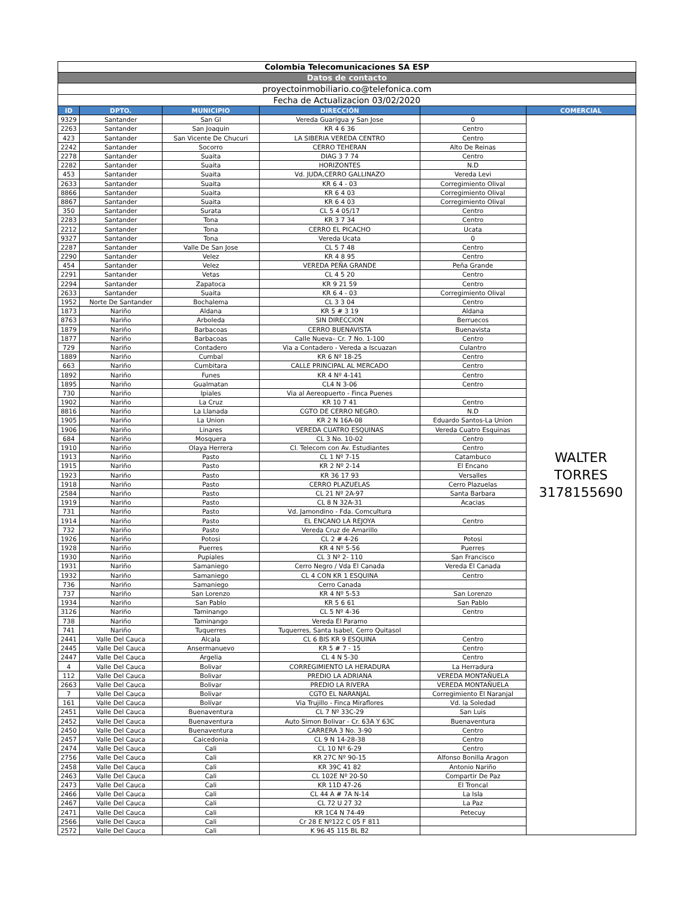| Colombia Telecomunicaciones SA ESP | | | | | |
| Datos de contacto | | | | | |
| proyectoinmobiliario.co@telefonica.com | | | | | |
| Fecha de Actualizacion 03/02/2020 | | | | | |
| ID | DPTO. | MUNICIPIO | DIRECCIÓN | | COMERCIAL |
| 9329 | Santander | San Gl | Vereda Guarigua y San Jose | 0 | WALTER TORRES 3178155690 |
| 2263 | Santander | San Joaquin | KR 4 6 36 | Centro | |
| 423 | Santander | San Vicente De Chucuri | LA SIBERIA VEREDA CENTRO | Centro | |
| 2242 | Santander | Socorro | CERRO TEHERAN | Alto De Reinas | |
| 2278 | Santander | Suaita | DIAG 3 7 74 | Centro | |
| 2282 | Santander | Suaita | HORIZONTES | N.D | |
| 453 | Santander | Suaita | Vd. JUDA,CERRO GALLINAZO | Vereda Levi | |
| 2633 | Santander | Suaita | KR 6 4 - 03 | Corregimiento Olival | |
| 8866 | Santander | Suaita | KR 6 4 03 | Corregimiento Olival | |
| 8867 | Santander | Suaita | KR 6 4 03 | Corregimiento Olival | |
| 350 | Santander | Surata | CL 5 4 05/17 | Centro | |
| 2283 | Santander | Tona | KR 3 7 34 | Centro | |
| 2212 | Santander | Tona | CERRO EL PICACHO | Ucata | |
| 9327 | Santander | Tona | Vereda Ucata | 0 | |
| 2287 | Santander | Valle De San Jose | CL 5 7 48 | Centro | |
| 2290 | Santander | Velez | KR 4 8 95 | Centro | |
| 454 | Santander | Velez | VEREDA PEÑA GRANDE | Peña Grande | |
| 2291 | Santander | Vetas | CL 4 5 20 | Centro | |
| 2294 | Santander | Zapatoca | KR 9 21 59 | Centro | |
| 2633 | Santander | Suaita | KR 6 4 - 03 | Corregimiento Olival | |
| 1952 | Norte De Santander | Bochalema | CL 3 3 04 | Centro | |
| 1873 | Nariño | Aldana | KR 5 # 3 19 | Aldana | |
| 8763 | Nariño | Arboleda | SIN DIRECCION | Berruecos | |
| 1879 | Nariño | Barbacoas | CERRO BUENAVISTA | Buenavista | |
| 1877 | Nariño | Barbacoas | Calle Nueva– Cr. 7 No. 1-100 | Centro | |
| 729 | Nariño | Contadero | Via a Contadero - Vereda a Iscuazan | Culantro | |
| 1889 | Nariño | Cumbal | KR 6 Nº 18-25 | Centro | |
| 663 | Nariño | Cumbitara | CALLE PRINCIPAL AL MERCADO | Centro | |
| 1892 | Nariño | Funes | KR 4 Nº 4-141 | Centro | |
| 1895 | Nariño | Gualmatan | CL4 N 3-06 | Centro | |
| 730 | Nariño | Ipiales | Via al Aereopuerto - Finca Puenes | | |
| 1902 | Nariño | La Cruz | KR 10 7 41 | Centro | |
| 8816 | Nariño | La Llanada | CGTO DE CERRO NEGRO. | N.D | |
| 1905 | Nariño | La Union | KR 2 N 16A-08 | Eduardo Santos-La Union | |
| 1906 | Nariño | Linares | VEREDA CUATRO ESQUINAS | Vereda Cuatro Esquinas | |
| 684 | Nariño | Mosquera | CL 3 No. 10-02 | Centro | |
| 1910 | Nariño | Olaya Herrera | Cl. Telecom con Av. Estudiantes | Centro | |
| 1913 | Nariño | Pasto | CL 1 Nº 7-15 | Catambuco | |
| 1915 | Nariño | Pasto | KR 2 Nº 2-14 | El Encano | |
| 1923 | Nariño | Pasto | KR 36 17 93 | Versalles | |
| 1918 | Nariño | Pasto | CERRO PLAZUELAS | Cerro Plazuelas | |
| 2584 | Nariño | Pasto | CL 21 Nº 2A-97 | Santa Barbara | |
| 1919 | Nariño | Pasto | CL 8 N 32A-31 | Acacias | |
| 731 | Nariño | Pasto | Vd. Jamondino - Fda. Comcultura | | |
| 1914 | Nariño | Pasto | EL ENCANO LA REJOYA | Centro | |
| 732 | Nariño | Pasto | Vereda Cruz de Amarillo | | |
| 1926 | Nariño | Potosi | CL 2 # 4-26 | Potosi | |
| 1928 | Nariño | Puerres | KR 4 Nº 5-56 | Puerres | |
| 1930 | Nariño | Pupiales | CL 3 Nº 2- 110 | San Francisco | |
| 1931 | Nariño | Samaniego | Cerro Negro / Vda El Canada | Vereda El Canada | |
| 1932 | Nariño | Samaniego | CL 4 CON KR 1 ESQUINA | Centro | |
| 736 | Nariño | Samaniego | Cerro Canada | | |
| 737 | Nariño | San Lorenzo | KR 4 Nº 5-53 | San Lorenzo | |
| 1934 | Nariño | San Pablo | KR 5 6 61 | San Pablo | |
| 3126 | Nariño | Taminango | CL 5 Nº 4-36 | Centro | |
| 738 | Nariño | Taminango | Vereda El Paramo | | |
| 741 | Nariño | Tuquerres | Tuquerres, Santa Isabel, Cerro Quitasol | | |
| 2441 | Valle Del Cauca | Alcala | CL 6 BIS KR 9 ESQUINA | Centro | |
| 2445 | Valle Del Cauca | Ansermanuevo | KR 5 # 7 - 15 | Centro | |
| 2447 | Valle Del Cauca | Argelia | CL 4 N 5-30 | Centro | |
| 4 | Valle Del Cauca | Bolivar | CORREGIMIENTO LA HERADURA | La Herradura | |
| 112 | Valle Del Cauca | Bolivar | PREDIO LA ADRIANA | VEREDA MONTAÑUELA | |
| 2663 | Valle Del Cauca | Bolivar | PREDIO LA RIVERA | VEREDA MONTAÑUELA | |
| 7 | Valle Del Cauca | Bolivar | CGTO EL NARANJAL | Corregimiento El Naranjal | |
| 161 | Valle Del Cauca | Bolívar | Via Trujillo - Finca Miraflores | Vd. la Soledad | |
| 2451 | Valle Del Cauca | Buenaventura | CL 7 Nº 33C-29 | San Luis | |
| 2452 | Valle Del Cauca | Buenaventura | Auto Simon Bolivar - Cr. 63A Y 63C | Buenaventura | |
| 2450 | Valle Del Cauca | Buenaventura | CARRERA 3 No. 3-90 | Centro | |
| 2457 | Valle Del Cauca | Caicedonia | CL 9 N 14-28-38 | Centro | |
| 2474 | Valle Del Cauca | Cali | CL 10 Nº 6-29 | Centro | |
| 2756 | Valle Del Cauca | Cali | KR 27C Nº 90-15 | Alfonso Bonilla Aragon | |
| 2458 | Valle Del Cauca | Cali | KR 39C 41 82 | Antonio Nariño | |
| 2463 | Valle Del Cauca | Cali | CL 102E Nº 20-50 | Compartir De Paz | |
| 2473 | Valle Del Cauca | Cali | KR 11D 47-26 | El Troncal | |
| 2466 | Valle Del Cauca | Cali | CL 44 A # 7A N-14 | La Isla | |
| 2467 | Valle Del Cauca | Cali | CL 72 U 27 32 | La Paz | |
| 2471 | Valle Del Cauca | Cali | KR 1C4 N 74-49 | Petecuy | |
| 2566 | Valle Del Cauca | Cali | Cr 28 E Nº122 C 05 F 811 | | |
| 2572 | Valle Del Cauca | Cali | K 96 45 115 BL B2 | | |